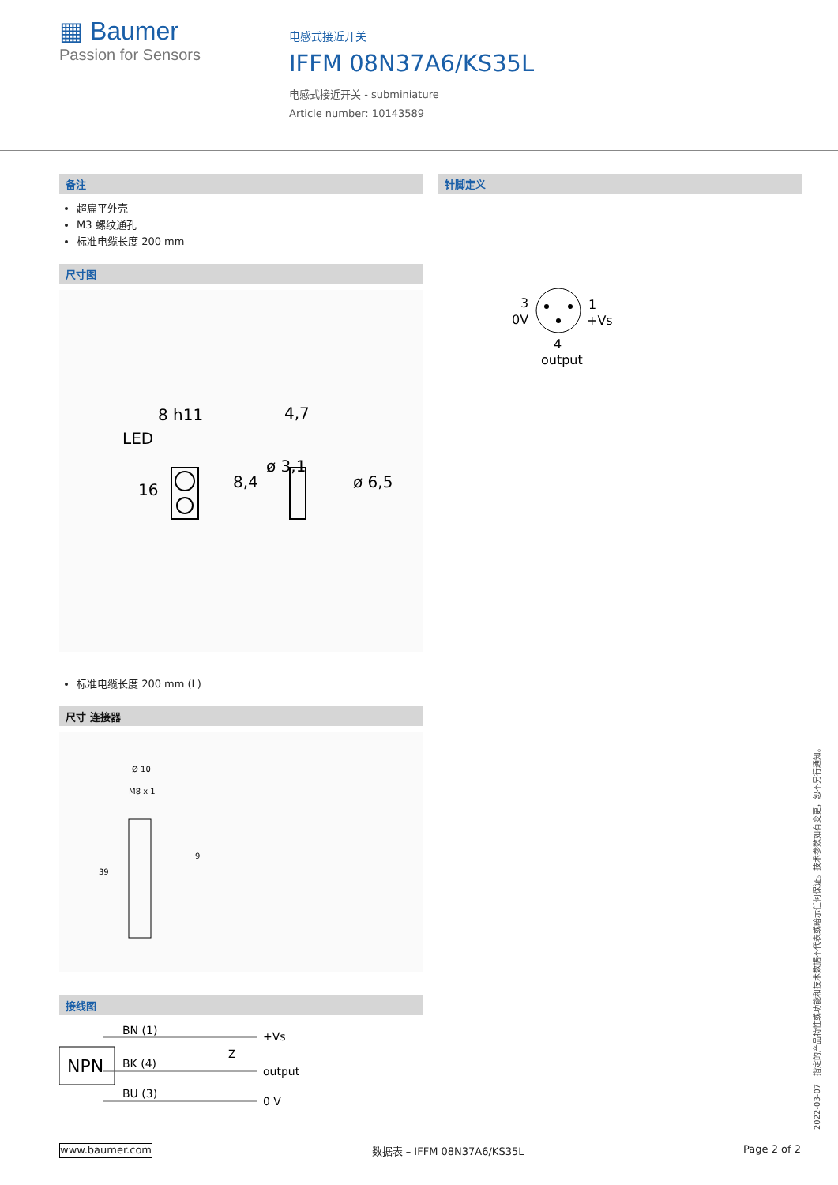▦ Baumer
Passion for Sensors
电感式接近开关
IFFM 08N37A6/KS35L
电感式接近开关 - subminiature
Article number: 10143589
备注
超扁平外壳
M3 螺纹通孔
标准电缆长度 200 mm
尺寸图
LED
8 h11
4,7
16
8,4
ø 3,1
ø 6,5
标准电缆长度 200 mm (L)
尺寸 连接器
Ø 10
M8 x 1
39
9
接线图
NPN
BN (1)
+Vs
BK (4)
output
BU (3)
0 V
Z
针脚定义
3
0V
1
+Vs
4
output
2022-03-07　指定的产品特性或功能和技术数据不代表或暗示任何保证。技术参数如有变更，恕不另行通知。
www.baumer.com 数据表 – IFFM 08N37A6/KS35L Page 2 of 2